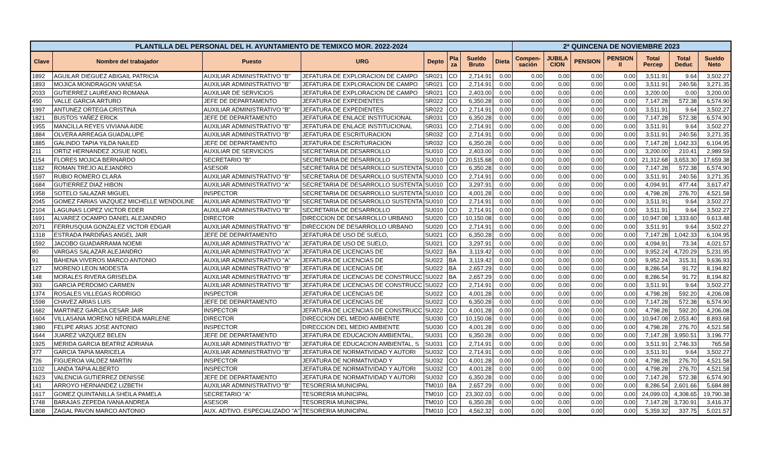| PLANTILLA DEL PERSONAL DEL H. AYUNTAMIENTO DE TEMIXCO MOR. 2022-2024 | | | | | | | | 2ª QUINCENA DE NOVIEMBRE 2023 | | | | | | |
| --- | --- | --- | --- | --- | --- | --- | --- | --- | --- | --- | --- | --- | --- | --- |
| Clave | Nombre del trabajador | Puesto | URG | Depto | Pla za | Sueldo Bruto | Dieta | Compen- sación | JUBILA CION | PENSION | PENSION II | Total Percep | Total Deduc | Sueldo Neto |
| 1892 | AGUILAR DIEGUEZ ABIGAIL PATRICIA | AUXILIAR ADMINISTRATIVO "B" | JEFATURA DE EXPLORACION DE CAMPO | SR021 | CO | 2,714.91 | 0.00 | 0.00 | 0.00 | 0.00 | 0.00 | 3,511.91 | 9.64 | 3,502.27 |
| 1893 | MOJICA MONDRAGON VANESA | AUXILIAR ADMINISTRATIVO "B" | JEFATURA DE EXPLORACION DE CAMPO | SR021 | CO | 2,714.91 | 0.00 | 0.00 | 0.00 | 0.00 | 0.00 | 3,511.91 | 240.56 | 3,271.35 |
| 2033 | GUTIERREZ LAUREANO ROMANA | AUXILIAR DE SERVICIOS | JEFATURA DE EXPLORACION DE CAMPO | SR021 | CO | 2,403.00 | 0.00 | 0.00 | 0.00 | 0.00 | 0.00 | 3,200.00 | 0.00 | 3,200.00 |
| 450 | VALLE GARCIA ARTURO | JEFE DE DEPARTAMENTO | JEFATURA DE EXPEDIENTES | SR022 | CO | 6,350.28 | 0.00 | 0.00 | 0.00 | 0.00 | 0.00 | 7,147.28 | 572.38 | 6,574.90 |
| 1997 | ANTUNEZ ORTEGA CRISTINA | AUXILIAR ADMINISTRATIVO "B" | JEFATURA DE EXPEDIENTES | SR022 | CO | 2,714.91 | 0.00 | 0.00 | 0.00 | 0.00 | 0.00 | 3,511.91 | 9.64 | 3,502.27 |
| 1821 | BUSTOS YAÑEZ ERICK | JEFE DE DEPARTAMENTO | JEFATURA DE ENLACE INSTITUCIONAL | SR031 | CO | 6,350.28 | 0.00 | 0.00 | 0.00 | 0.00 | 0.00 | 7,147.28 | 572.38 | 6,574.90 |
| 1955 | MANCILLA REYES VIVIANA AIDE | AUXILIAR ADMINISTRATIVO "B" | JEFATURA DE ENLACE INSTITUCIONAL | SR031 | CO | 2,714.91 | 0.00 | 0.00 | 0.00 | 0.00 | 0.00 | 3,511.91 | 9.64 | 3,502.27 |
| 1884 | OLVERA ARREAGA GUADALUPE | AUXILIAR ADMINISTRATIVO "B" | JEFATURA DE ESCRITURACION | SR032 | CO | 2,714.91 | 0.00 | 0.00 | 0.00 | 0.00 | 0.00 | 3,511.91 | 240.56 | 3,271.35 |
| 1885 | GALINDO TAPIA YILDA NAILED | JEFE DE DEPARTAMENTO | JEFATURA DE ESCRITURACION | SR032 | CO | 6,350.28 | 0.00 | 0.00 | 0.00 | 0.00 | 0.00 | 7,147.28 | 1,042.33 | 6,104.95 |
| 211 | ORTIZ HERNANDEZ JOSUE NOEL | AUXILIAR DE SERVICIOS | SECRETARIA DE DESARROLLO | SU010 | CO | 2,403.00 | 0.00 | 0.00 | 0.00 | 0.00 | 0.00 | 3,200.00 | 210.41 | 2,989.59 |
| 1154 | FLORES MOJICA BERNARDO | SECRETARIO "B" | SECRETARIA DE DESARROLLO | SU010 | CO | 20,515.68 | 0.00 | 0.00 | 0.00 | 0.00 | 0.00 | 21,312.68 | 3,653.30 | 17,659.38 |
| 1182 | ROMAN TREJO ALEJANDRO | ASESOR | SECRETARIA DE DESARROLLO SUSTENTA | SU010 | CO | 6,350.28 | 0.00 | 0.00 | 0.00 | 0.00 | 0.00 | 7,147.28 | 572.38 | 6,574.90 |
| 1597 | RUBIO ROMERO CLARA | AUXILIAR ADMINISTRATIVO "B" | SECRETARIA DE DESARROLLO SUSTENTA | SU010 | CO | 2,714.91 | 0.00 | 0.00 | 0.00 | 0.00 | 0.00 | 3,511.91 | 240.56 | 3,271.35 |
| 1684 | GUTIERREZ DIAZ HIBON | AUXILIAR ADMINISTRATIVO "A" | SECRETARIA DE DESARROLLO SUSTENTA | SU010 | CO | 3,297.91 | 0.00 | 0.00 | 0.00 | 0.00 | 0.00 | 4,094.91 | 477.44 | 3,617.47 |
| 1958 | SOTELO SALAZAR MIGUEL | INSPECTOR | SECRETARIA DE DESARROLLO SUSTENTA | SU010 | CO | 4,001.28 | 0.00 | 0.00 | 0.00 | 0.00 | 0.00 | 4,798.28 | 276.70 | 4,521.58 |
| 2045 | GOMEZ FARIAS VAZQUEZ MICHELLE WENDOLINE | AUXILIAR ADMINISTRATIVO "B" | SECRETARIA DE DESARROLLO SUSTENTA | SU010 | CO | 2,714.91 | 0.00 | 0.00 | 0.00 | 0.00 | 0.00 | 3,511.91 | 9.64 | 3,502.27 |
| 2104 | LAGUNAS LOPEZ VICTOR EDER | AUXILIAR ADMINISTRATIVO "B" | SECRETARIA DE DESARROLLO | SU010 | CO | 2,714.91 | 0.00 | 0.00 | 0.00 | 0.00 | 0.00 | 3,511.91 | 9.64 | 3,502.27 |
| 1691 | ALVAREZ OCAMPO DANIEL ALEJANDRO | DIRECTOR | DIRECCION DE DESARROLLO URBANO | SU020 | CO | 10,150.08 | 0.00 | 0.00 | 0.00 | 0.00 | 0.00 | 10,947.08 | 1,333.60 | 9,613.48 |
| 2071 | FERRUSQUIA GONZALEZ VICTOR EDGAR | AUXILIAR ADMINISTRATIVO "B" | DIRECCION DE DESARROLLO URBANO | SU020 | CO | 2,714.91 | 0.00 | 0.00 | 0.00 | 0.00 | 0.00 | 3,511.91 | 9.64 | 3,502.27 |
| 1318 | ESTRADA PARDIÑAS ANGEL JAIR | JEFE DE DEPARTAMENTO | JEFATURA DE USO DE SUELO, | SU021 | CO | 6,350.28 | 0.00 | 0.00 | 0.00 | 0.00 | 0.00 | 7,147.28 | 1,042.33 | 6,104.95 |
| 1592 | JACOBO GUADARRAMA NOEMI | AUXILIAR ADMINISTRATIVO "A" | JEFATURA DE USO DE SUELO, | SU021 | CO | 3,297.91 | 0.00 | 0.00 | 0.00 | 0.00 | 0.00 | 4,094.91 | 73.34 | 4,021.57 |
| 80 | VARGAS SALAZAR ALEJANDRO | AUXILIAR ADMINISTRATIVO "A" | JEFATURA DE LICENCIAS DE | SU022 | BA | 3,119.42 | 0.00 | 0.00 | 0.00 | 0.00 | 0.00 | 9,952.24 | 4,720.29 | 5,231.95 |
| 91 | BAHENA VIVEROS MARCO ANTONIO | AUXILIAR ADMINISTRATIVO "A" | JEFATURA DE LICENCIAS DE | SU022 | BA | 3,119.42 | 0.00 | 0.00 | 0.00 | 0.00 | 0.00 | 9,952.24 | 315.31 | 9,636.93 |
| 127 | MORENO LEON MODESTA | AUXILIAR ADMINISTRATIVO "B" | JEFATURA DE LICENCIAS DE | SU022 | BA | 2,657.29 | 0.00 | 0.00 | 0.00 | 0.00 | 0.00 | 8,286.54 | 91.72 | 8,194.82 |
| 148 | MORALES RIVERA GRISELDA | AUXILIAR ADMINISTRATIVO "B" | JEFATURA DE LICENCIAS DE CONSTRUCC | SU022 | BA | 2,657.29 | 0.00 | 0.00 | 0.00 | 0.00 | 0.00 | 8,286.54 | 91.72 | 8,194.82 |
| 393 | GARCIA PERDOMO CARMEN | AUXILIAR ADMINISTRATIVO "B" | JEFATURA DE LICENCIAS DE CONSTRUCC | SU022 | CO | 2,714.91 | 0.00 | 0.00 | 0.00 | 0.00 | 0.00 | 3,511.91 | 9.64 | 3,502.27 |
| 1374 | ROSALES VILLEGAS RODRIGO | INSPECTOR | JEFATURA DE LICENCIAS DE | SU022 | CO | 4,001.28 | 0.00 | 0.00 | 0.00 | 0.00 | 0.00 | 4,798.28 | 592.20 | 4,206.08 |
| 1598 | CHAVEZ ARIAS LUIS | JEFE DE DEPARTAMENTO | JEFATURA DE LICENCIAS DE | SU022 | CO | 6,350.28 | 0.00 | 0.00 | 0.00 | 0.00 | 0.00 | 7,147.28 | 572.38 | 6,574.90 |
| 1682 | MARTINEZ GARCIA CESAR JAIR | INSPECTOR | JEFATURA DE LICENCIAS DE CONSTRUCC | SU022 | CO | 4,001.28 | 0.00 | 0.00 | 0.00 | 0.00 | 0.00 | 4,798.28 | 592.20 | 4,206.08 |
| 1604 | VILLASANA MORENO NEREIDA MARLENE | DIRECTOR | DIRECCION DEL MEDIO AMBIENTE | SU030 | CO | 10,150.08 | 0.00 | 0.00 | 0.00 | 0.00 | 0.00 | 10,947.08 | 2,053.40 | 8,893.68 |
| 1980 | FELIPE ARIAS JOSE ANTONIO | INSPECTOR | DIRECCION DEL MEDIO AMBIENTE | SU030 | CO | 4,001.28 | 0.00 | 0.00 | 0.00 | 0.00 | 0.00 | 4,798.28 | 276.70 | 4,521.58 |
| 1644 | JUAREZ VAZQUEZ BELEN | JEFE DE DEPARTAMENTO | JEFATURA DE EDUCACION AMBIENTAL, | SU031 | CO | 6,350.28 | 0.00 | 0.00 | 0.00 | 0.00 | 0.00 | 7,147.28 | 3,950.51 | 3,196.77 |
| 1925 | MERIDA GARCIA BEATRIZ ADRIANA | AUXILIAR ADMINISTRATIVO "B" | JEFATURA DE EDUCACION AMBIENTAL, S | SU031 | CO | 2,714.91 | 0.00 | 0.00 | 0.00 | 0.00 | 0.00 | 3,511.91 | 2,746.33 | 765.58 |
| 377 | GARCIA TAPIA MARICELA | AUXILIAR ADMINISTRATIVO "B" | JEFATURA DE NORMATIVIDAD Y AUTORI | SU032 | CO | 2,714.91 | 0.00 | 0.00 | 0.00 | 0.00 | 0.00 | 3,511.91 | 9.64 | 3,502.27 |
| 726 | FIGUEROA VALDEZ MARTIN | INSPECTOR | JEFATURA DE NORMATIVIDAD Y | SU032 | CO | 4,001.28 | 0.00 | 0.00 | 0.00 | 0.00 | 0.00 | 4,798.28 | 276.70 | 4,521.58 |
| 1102 | LANDA TAPIA ALBERTO | INSPECTOR | JEFATURA DE NORMATIVIDAD Y AUTORI | SU032 | CO | 4,001.28 | 0.00 | 0.00 | 0.00 | 0.00 | 0.00 | 4,798.28 | 276.70 | 4,521.58 |
| 1623 | VALENCIA GUTIERREZ DENISSE | JEFE DE DEPARTAMENTO | JEFATURA DE NORMATIVIDAD Y AUTORI | SU032 | CO | 6,350.28 | 0.00 | 0.00 | 0.00 | 0.00 | 0.00 | 7,147.28 | 572.38 | 6,574.90 |
| 141 | ARROYO HERNANDEZ LIZBETH | AUXILIAR ADMINISTRATIVO "B" | TESORERIA MUNICIPAL | TM010 | BA | 2,657.29 | 0.00 | 0.00 | 0.00 | 0.00 | 0.00 | 8,286.54 | 2,601.66 | 5,684.88 |
| 1617 | GOMEZ QUINTANILLA SHEILA PAMELA | SECRETARIO "A" | TESORERIA MUNICIPAL | TM010 | CO | 23,302.03 | 0.00 | 0.00 | 0.00 | 0.00 | 0.00 | 24,099.03 | 4,308.65 | 19,790.38 |
| 1748 | BARAJAS ZEPEDA IVANA ANDREA | ASESOR | TESORERIA MUNICIPAL | TM010 | CO | 6,350.28 | 0.00 | 0.00 | 0.00 | 0.00 | 0.00 | 7,147.28 | 3,730.91 | 3,416.37 |
| 1808 | ZAGAL PAVON MARCO ANTONIO | AUX. ADTIVO. ESPECIALIZADO "A" | TESORERIA MUNICIPAL | TM010 | CO | 4,562.32 | 0.00 | 0.00 | 0.00 | 0.00 | 0.00 | 5,359.32 | 337.75 | 5,021.57 |